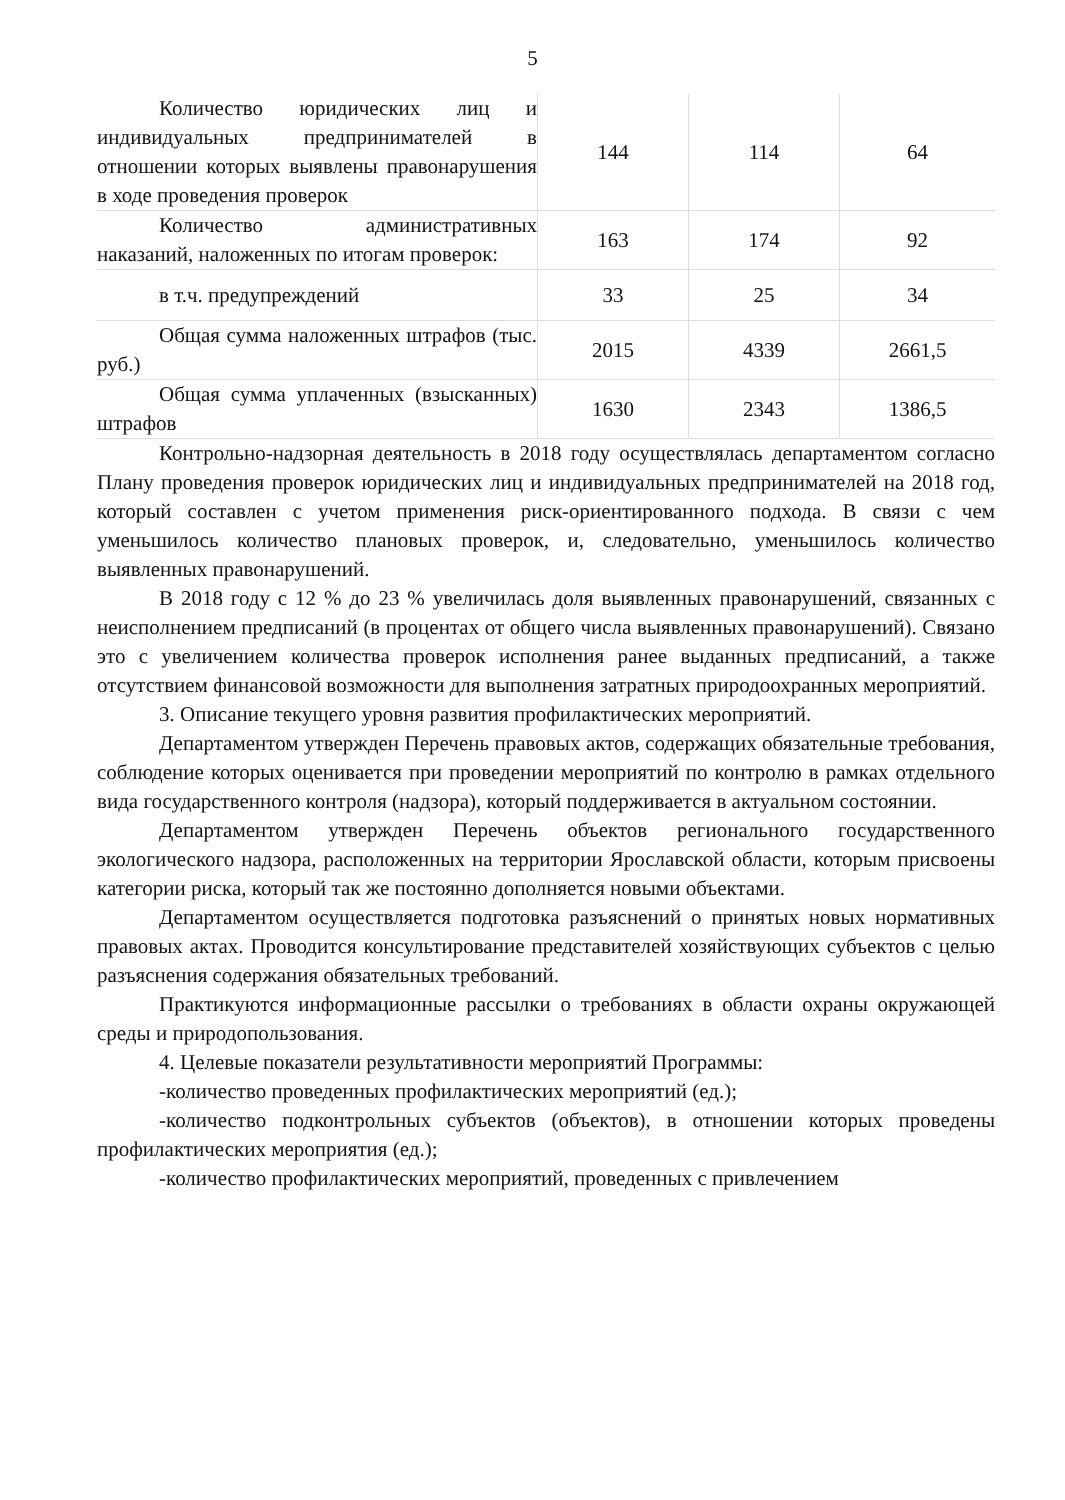5
| Количество юридических лиц и индивидуальных предпринимателей в отношении которых выявлены правонарушения в ходе проведения проверок | 144 | 114 | 64 |
| Количество административных наказаний, наложенных по итогам проверок: | 163 | 174 | 92 |
| в т.ч. предупреждений | 33 | 25 | 34 |
| Общая сумма наложенных штрафов (тыс. руб.) | 2015 | 4339 | 2661,5 |
| Общая сумма уплаченных (взысканных) штрафов | 1630 | 2343 | 1386,5 |
Контрольно-надзорная деятельность в 2018 году осуществлялась департаментом согласно Плану проведения проверок юридических лиц и индивидуальных предпринимателей на 2018 год, который составлен с учетом применения риск-ориентированного подхода. В связи с чем уменьшилось количество плановых проверок, и, следовательно, уменьшилось количество выявленных правонарушений.
В 2018 году с 12 % до 23 % увеличилась доля выявленных правонарушений, связанных с неисполнением предписаний (в процентах от общего числа выявленных правонарушений). Связано это с увеличением количества проверок исполнения ранее выданных предписаний, а также отсутствием финансовой возможности для выполнения затратных природоохранных мероприятий.
3. Описание текущего уровня развития профилактических мероприятий.
Департаментом утвержден Перечень правовых актов, содержащих обязательные требования, соблюдение которых оценивается при проведении мероприятий по контролю в рамках отдельного вида государственного контроля (надзора), который поддерживается в актуальном состоянии.
Департаментом утвержден Перечень объектов регионального государственного экологического надзора, расположенных на территории Ярославской области, которым присвоены категории риска, который так же постоянно дополняется новыми объектами.
Департаментом осуществляется подготовка разъяснений о принятых новых нормативных правовых актах. Проводится консультирование представителей хозяйствующих субъектов с целью разъяснения содержания обязательных требований.
Практикуются информационные рассылки о требованиях в области охраны окружающей среды и природопользования.
4. Целевые показатели результативности мероприятий Программы:
-количество проведенных профилактических мероприятий (ед.);
-количество подконтрольных субъектов (объектов), в отношении которых проведены профилактических мероприятия (ед.);
-количество профилактических мероприятий, проведенных с привлечением